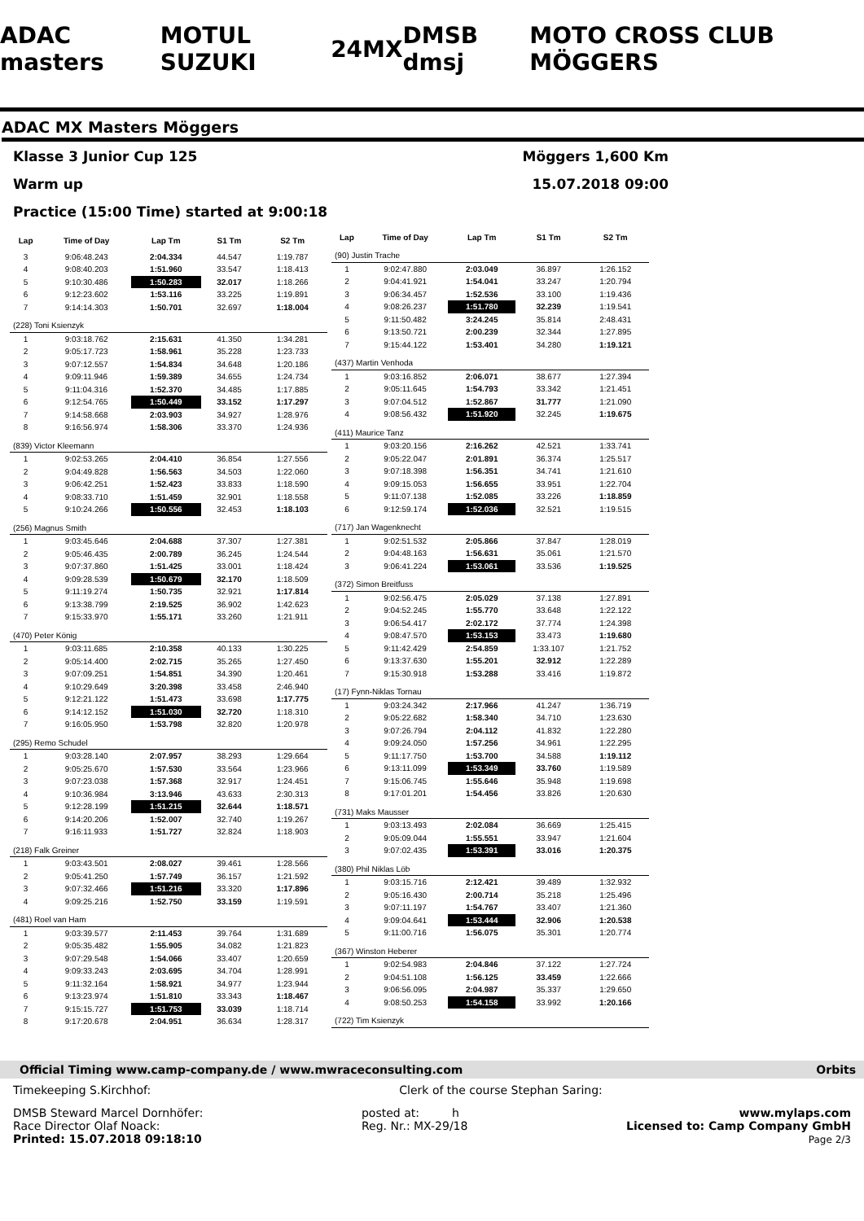ADAC masters MOTUL SUZUKI 24MX DMSB dmsj MOTO CROSS CLUB MÖGGERS
ADAC MX Masters Möggers
Klasse 3 Junior Cup 125 Möggers 1,600 Km
Warm up 15.07.2018 09:00
Practice (15:00 Time) started at 9:00:18
| Lap | Time of Day | Lap Tm | S1 Tm | S2 Tm |
| --- | --- | --- | --- | --- |
| 3 | 9:06:48.243 | 2:04.334 | 44.547 | 1:19.787 |
| 4 | 9:08:40.203 | 1:51.960 | 33.547 | 1:18.413 |
| 5 | 9:10:30.486 | 1:50.283 | 32.017 | 1:18.266 |
| 6 | 9:12:23.602 | 1:53.116 | 33.225 | 1:19.891 |
| 7 | 9:14:14.303 | 1:50.701 | 32.697 | 1:18.004 |
| (228) Toni Ksienzyk | | | | |
| 1 | 9:03:18.762 | 2:15.631 | 41.350 | 1:34.281 |
| 2 | 9:05:17.723 | 1:58.961 | 35.228 | 1:23.733 |
| 3 | 9:07:12.557 | 1:54.834 | 34.648 | 1:20.186 |
| 4 | 9:09:11.946 | 1:59.389 | 34.655 | 1:24.734 |
| 5 | 9:11:04.316 | 1:52.370 | 34.485 | 1:17.885 |
| 6 | 9:12:54.765 | 1:50.449 | 33.152 | 1:17.297 |
| 7 | 9:14:58.668 | 2:03.903 | 34.927 | 1:28.976 |
| 8 | 9:16:56.974 | 1:58.306 | 33.370 | 1:24.936 |
| (839) Victor Kleemann | | | | |
| 1 | 9:02:53.265 | 2:04.410 | 36.854 | 1:27.556 |
| 2 | 9:04:49.828 | 1:56.563 | 34.503 | 1:22.060 |
| 3 | 9:06:42.251 | 1:52.423 | 33.833 | 1:18.590 |
| 4 | 9:08:33.710 | 1:51.459 | 32.901 | 1:18.558 |
| 5 | 9:10:24.266 | 1:50.556 | 32.453 | 1:18.103 |
| (256) Magnus Smith | | | | |
| 1 | 9:03:45.646 | 2:04.688 | 37.307 | 1:27.381 |
| 2 | 9:05:46.435 | 2:00.789 | 36.245 | 1:24.544 |
| 3 | 9:07:37.860 | 1:51.425 | 33.001 | 1:18.424 |
| 4 | 9:09:28.539 | 1:50.679 | 32.170 | 1:18.509 |
| 5 | 9:11:19.274 | 1:50.735 | 32.921 | 1:17.814 |
| 6 | 9:13:38.799 | 2:19.525 | 36.902 | 1:42.623 |
| 7 | 9:15:33.970 | 1:55.171 | 33.260 | 1:21.911 |
| (470) Peter König | | | | |
| 1 | 9:03:11.685 | 2:10.358 | 40.133 | 1:30.225 |
| 2 | 9:05:14.400 | 2:02.715 | 35.265 | 1:27.450 |
| 3 | 9:07:09.251 | 1:54.851 | 34.390 | 1:20.461 |
| 4 | 9:10:29.649 | 3:20.398 | 33.458 | 2:46.940 |
| 5 | 9:12:21.122 | 1:51.473 | 33.698 | 1:17.775 |
| 6 | 9:14:12.152 | 1:51.030 | 32.720 | 1:18.310 |
| 7 | 9:16:05.950 | 1:53.798 | 32.820 | 1:20.978 |
| (295) Remo Schudel | | | | |
| 1 | 9:03:28.140 | 2:07.957 | 38.293 | 1:29.664 |
| 2 | 9:05:25.670 | 1:57.530 | 33.564 | 1:23.966 |
| 3 | 9:07:23.038 | 1:57.368 | 32.917 | 1:24.451 |
| 4 | 9:10:36.984 | 3:13.946 | 43.633 | 2:30.313 |
| 5 | 9:12:28.199 | 1:51.215 | 32.644 | 1:18.571 |
| 6 | 9:14:20.206 | 1:52.007 | 32.740 | 1:19.267 |
| 7 | 9:16:11.933 | 1:51.727 | 32.824 | 1:18.903 |
| (218) Falk Greiner | | | | |
| 1 | 9:03:43.501 | 2:08.027 | 39.461 | 1:28.566 |
| 2 | 9:05:41.250 | 1:57.749 | 36.157 | 1:21.592 |
| 3 | 9:07:32.466 | 1:51.216 | 33.320 | 1:17.896 |
| 4 | 9:09:25.216 | 1:52.750 | 33.159 | 1:19.591 |
| (481) Roel van Ham | | | | |
| 1 | 9:03:39.577 | 2:11.453 | 39.764 | 1:31.689 |
| 2 | 9:05:35.482 | 1:55.905 | 34.082 | 1:21.823 |
| 3 | 9:07:29.548 | 1:54.066 | 33.407 | 1:20.659 |
| 4 | 9:09:33.243 | 2:03.695 | 34.704 | 1:28.991 |
| 5 | 9:11:32.164 | 1:58.921 | 34.977 | 1:23.944 |
| 6 | 9:13:23.974 | 1:51.810 | 33.343 | 1:18.467 |
| 7 | 9:15:15.727 | 1:51.753 | 33.039 | 1:18.714 |
| 8 | 9:17:20.678 | 2:04.951 | 36.634 | 1:28.317 |
| Lap | Time of Day | Lap Tm | S1 Tm | S2 Tm |
| --- | --- | --- | --- | --- |
| (90) Justin Trache | | | | |
| 1 | 9:02:47.880 | 2:03.049 | 36.897 | 1:26.152 |
| 2 | 9:04:41.921 | 1:54.041 | 33.247 | 1:20.794 |
| 3 | 9:06:34.457 | 1:52.536 | 33.100 | 1:19.436 |
| 4 | 9:08:26.237 | 1:51.780 | 32.239 | 1:19.541 |
| 5 | 9:11:50.482 | 3:24.245 | 35.814 | 2:48.431 |
| 6 | 9:13:50.721 | 2:00.239 | 32.344 | 1:27.895 |
| 7 | 9:15:44.122 | 1:53.401 | 34.280 | 1:19.121 |
| (437) Martin Venhoda | | | | |
| 1 | 9:03:16.852 | 2:06.071 | 38.677 | 1:27.394 |
| 2 | 9:05:11.645 | 1:54.793 | 33.342 | 1:21.451 |
| 3 | 9:07:04.512 | 1:52.867 | 31.777 | 1:21.090 |
| 4 | 9:08:56.432 | 1:51.920 | 32.245 | 1:19.675 |
| (411) Maurice Tanz | | | | |
| 1 | 9:03:20.156 | 2:16.262 | 42.521 | 1:33.741 |
| 2 | 9:05:22.047 | 2:01.891 | 36.374 | 1:25.517 |
| 3 | 9:07:18.398 | 1:56.351 | 34.741 | 1:21.610 |
| 4 | 9:09:15.053 | 1:56.655 | 33.951 | 1:22.704 |
| 5 | 9:11:07.138 | 1:52.085 | 33.226 | 1:18.859 |
| 6 | 9:12:59.174 | 1:52.036 | 32.521 | 1:19.515 |
| (717) Jan Wagenknecht | | | | |
| 1 | 9:02:51.532 | 2:05.866 | 37.847 | 1:28.019 |
| 2 | 9:04:48.163 | 1:56.631 | 35.061 | 1:21.570 |
| 3 | 9:06:41.224 | 1:53.061 | 33.536 | 1:19.525 |
| (372) Simon Breitfuss | | | | |
| 1 | 9:02:56.475 | 2:05.029 | 37.138 | 1:27.891 |
| 2 | 9:04:52.245 | 1:55.770 | 33.648 | 1:22.122 |
| 3 | 9:06:54.417 | 2:02.172 | 37.774 | 1:24.398 |
| 4 | 9:08:47.570 | 1:53.153 | 33.473 | 1:19.680 |
| 5 | 9:11:42.429 | 2:54.859 | 1:33.107 | 1:21.752 |
| 6 | 9:13:37.630 | 1:55.201 | 32.912 | 1:22.289 |
| 7 | 9:15:30.918 | 1:53.288 | 33.416 | 1:19.872 |
| (17) Fynn-Niklas Tornau | | | | |
| 1 | 9:03:24.342 | 2:17.966 | 41.247 | 1:36.719 |
| 2 | 9:05:22.682 | 1:58.340 | 34.710 | 1:23.630 |
| 3 | 9:07:26.794 | 2:04.112 | 41.832 | 1:22.280 |
| 4 | 9:09:24.050 | 1:57.256 | 34.961 | 1:22.295 |
| 5 | 9:11:17.750 | 1:53.700 | 34.588 | 1:19.112 |
| 6 | 9:13:11.099 | 1:53.349 | 33.760 | 1:19.589 |
| 7 | 9:15:06.745 | 1:55.646 | 35.948 | 1:19.698 |
| 8 | 9:17:01.201 | 1:54.456 | 33.826 | 1:20.630 |
| (731) Maks Mausser | | | | |
| 1 | 9:03:13.493 | 2:02.084 | 36.669 | 1:25.415 |
| 2 | 9:05:09.044 | 1:55.551 | 33.947 | 1:21.604 |
| 3 | 9:07:02.435 | 1:53.391 | 33.016 | 1:20.375 |
| (380) Phil Niklas Löb | | | | |
| 1 | 9:03:15.716 | 2:12.421 | 39.489 | 1:32.932 |
| 2 | 9:05:16.430 | 2:00.714 | 35.218 | 1:25.496 |
| 3 | 9:07:11.197 | 1:54.767 | 33.407 | 1:21.360 |
| 4 | 9:09:04.641 | 1:53.444 | 32.906 | 1:20.538 |
| 5 | 9:11:00.716 | 1:56.075 | 35.301 | 1:20.774 |
| (367) Winston Heberer | | | | |
| 1 | 9:02:54.983 | 2:04.846 | 37.122 | 1:27.724 |
| 2 | 9:04:51.108 | 1:56.125 | 33.459 | 1:22.666 |
| 3 | 9:06:56.095 | 2:04.987 | 35.337 | 1:29.650 |
| 4 | 9:08:50.253 | 1:54.158 | 33.992 | 1:20.166 |
| (722) Tim Ksienzyk | | | | |
Official Timing www.camp-company.de / www.mwraceconsulting.com Orbits
Timekeeping S.Kirchhof: Clerk of the course Stephan Saring:
DMSB Steward Marcel Dornhöfer:
Race Director Olaf Noack:
Printed: 15.07.2018 09:18:10 posted at: h
Reg. Nr.: MX-29/18 www.mylaps.com
Licensed to: Camp Company GmbH
Page 2/3